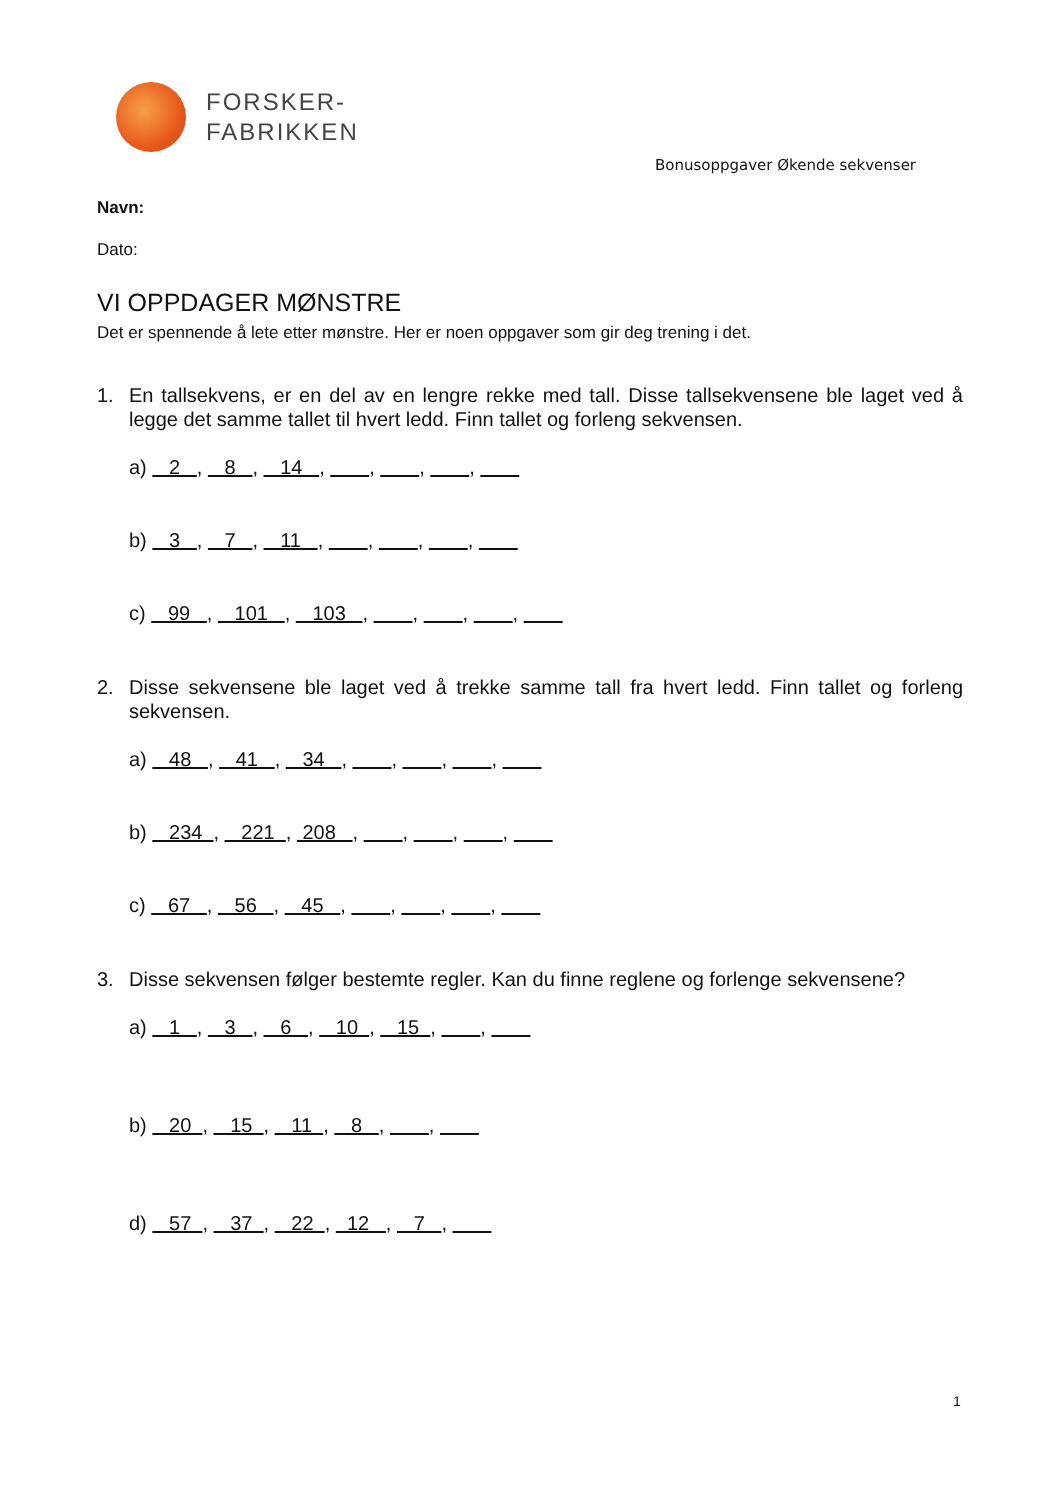FORSKER-
FABRIKKEN
Bonusoppgaver Økende sekvenser
Navn:
Dato:
VI OPPDAGER MØNSTRE
Det er spennende å lete etter mønstre. Her er noen oppgaver som gir deg trening i det.
1. En tallsekvens, er en del av en lengre rekke med tall. Disse tallsekvensene ble laget ved å legge det samme tallet til hvert ledd. Finn tallet og forleng sekvensen.
a) 2 , 8 , 14 , , , ,
b) 3 , 7 , 11 , , , ,
c) 99 , 101 , 103 , , , ,
2. Disse sekvensene ble laget ved å trekke samme tall fra hvert ledd. Finn tallet og forleng sekvensen.
a) 48 , 41 , 34 , , , ,
b) 234 , 221 , 208 , , , ,
c) 67 , 56 , 45 , , , ,
3. Disse sekvensen følger bestemte regler. Kan du finne reglene og forlenge sekvensene?
a) 1 , 3 , 6 , 10 , 15 , ,
b) 20 , 15 , 11 , 8 , ,
d) 57 , 37 , 22 , 12 , 7 ,
1